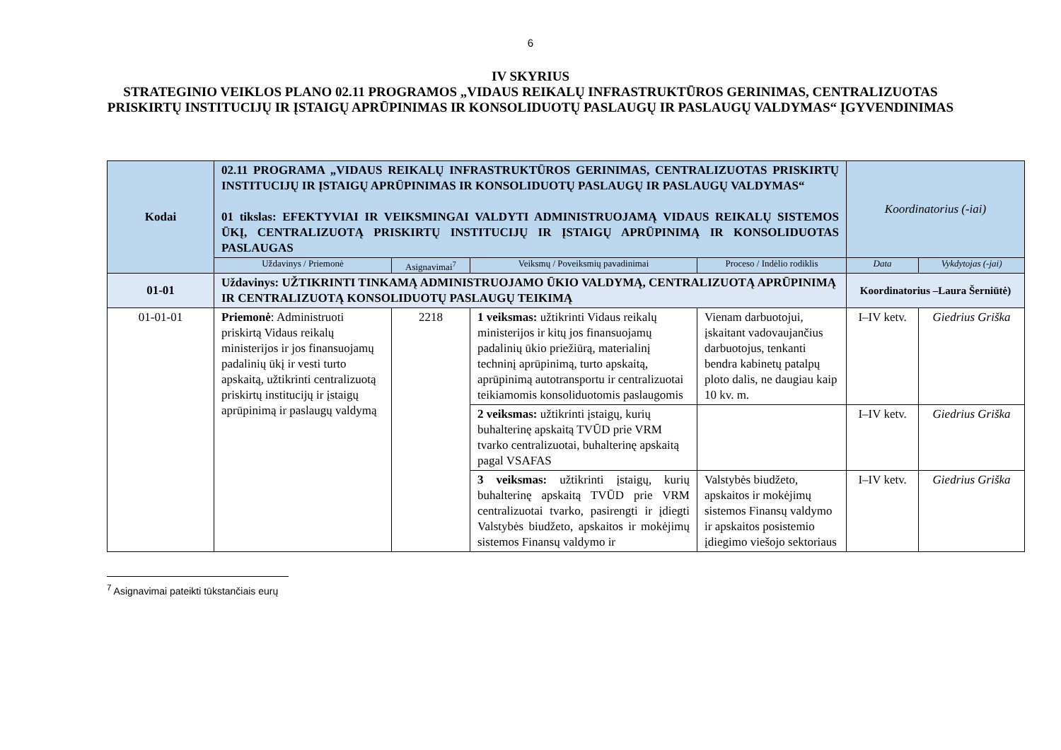6
IV SKYRIUS
STRATEGINIO VEIKLOS PLANO 02.11 PROGRAMOS „VIDAUS REIKALŲ INFRASTRUKTŪROS GERINIMAS, CENTRALIZUOTAS PRISKIRTŲ INSTITUCIJŲ IR ĮSTAIGŲ APRŪPINIMAS IR KONSOLIDUOTŲ PASLAUGŲ IR PASLAUGŲ VALDYMAS“ ĮGYVENDINIMAS
| Kodai | 02.11 PROGRAMA „VIDAUS REIKALŲ INFRASTRUKTŪROS GERINIMAS, CENTRALIZUOTAS PRISKIRTŲ INSTITUCIJŲ IR ĮSTAIGŲ APRŪPINIMAS IR KONSOLIDUOTŲ PASLAUGŲ IR PASLAUGŲ VALDYMAS“ 01 tikslas: EFEKTYVIAI IR VEIKSMINGAI VALDYTI ADMINISTRUOJAMĄ VIDAUS REIKALŲ SISTEMOS ŪKĮ, CENTRALIZUOTĄ PRISKIRTŲ INSTITUCIJŲ IR ĮSTAIGŲ APRŪPINIMĄ IR KONSOLIDUOTAS PASLAUGAS | | | | Koordinatorius (-iai) | |
| | Uždavinys / Priemonė | Asignavimai<sup>7</sup> | Veiksmų / Poveiksmių pavadinimai | Proceso / Indėlio rodiklis | Data | Vykdytojas (-jai) |
| 01-01 | Uždavinys: UŽTIKRINTI TINKAMĄ ADMINISTRUOJAMO ŪKIO VALDYMĄ, CENTRALIZUOTĄ APRŪPINIMĄ IR CENTRALIZUOTĄ KONSOLIDUOTŲ PASLAUGŲ TEIKIMĄ | | | | Koordinatorius –Laura Šerniūtė) | |
| 01-01-01 | Priemonė : Administruoti priskirtą Vidaus reikalų ministerijos ir jos finansuojamų padalinių ūkį ir vesti turto apskaitą, užtikrinti centralizuotą priskirtų institucijų ir įstaigų aprūpinimą ir paslaugų valdymą | 2218 | 1 veiksmas: užtikrinti Vidaus reikalų ministerijos ir kitų jos finansuojamų padalinių ūkio priežiūrą, materialinį techninį aprūpinimą, turto apskaitą, aprūpinimą autotransportu ir centralizuotai teikiamomis konsoliduotomis paslaugomis | Vienam darbuotojui, įskaitant vadovaujančius darbuotojus, tenkanti bendra kabinetų patalpų ploto dalis, ne daugiau kaip 10 kv. m. | I–IV ketv. | Giedrius Griška |
| | | | 2 veiksmas: užtikrinti įstaigų, kurių buhalterinę apskaitą TVŪD prie VRM tvarko centralizuotai, buhalterinę apskaitą pagal VSAFAS | | I–IV ketv. | Giedrius Griška |
| | | | 3 veiksmas: užtikrinti įstaigų, kurių buhalterinę apskaitą TVŪD prie VRM centralizuotai tvarko, pasirengti ir įdiegti Valstybės biudžeto, apskaitos ir mokėjimų sistemos Finansų valdymo ir | Valstybės biudžeto, apskaitos ir mokėjimų sistemos Finansų valdymo ir apskaitos posistemio įdiegimo viešojo sektoriaus | I–IV ketv. | Giedrius Griška |
<sup>7</sup> Asignavimai pateikti tūkstančiais eurų